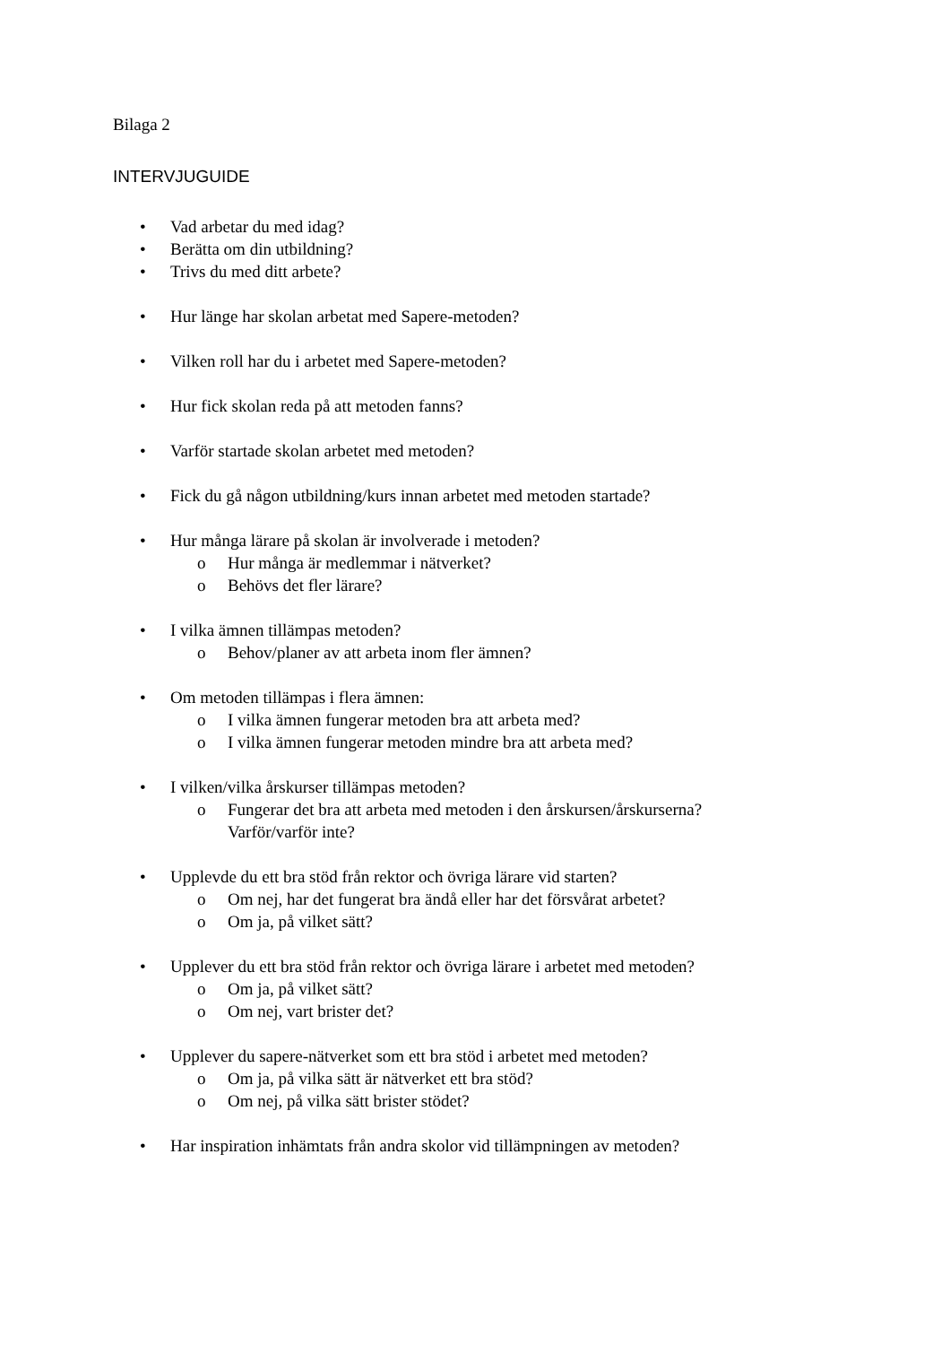Bilaga 2
INTERVJUGUIDE
• Vad arbetar du med idag?
• Berätta om din utbildning?
• Trivs du med ditt arbete?
• Hur länge har skolan arbetat med Sapere-metoden?
• Vilken roll har du i arbetet med Sapere-metoden?
• Hur fick skolan reda på att metoden fanns?
• Varför startade skolan arbetet med metoden?
• Fick du gå någon utbildning/kurs innan arbetet med metoden startade?
• Hur många lärare på skolan är involverade i metoden?
o Hur många är medlemmar i nätverket?
o Behövs det fler lärare?
• I vilka ämnen tillämpas metoden?
o Behov/planer av att arbeta inom fler ämnen?
• Om metoden tillämpas i flera ämnen:
o I vilka ämnen fungerar metoden bra att arbeta med?
o I vilka ämnen fungerar metoden mindre bra att arbeta med?
• I vilken/vilka årskurser tillämpas metoden?
o Fungerar det bra att arbeta med metoden i den årskursen/årskurserna?
Varför/varför inte?
• Upplevde du ett bra stöd från rektor och övriga lärare vid starten?
o Om nej, har det fungerat bra ändå eller har det försvårat arbetet?
o Om ja, på vilket sätt?
• Upplever du ett bra stöd från rektor och övriga lärare i arbetet med metoden?
o Om ja, på vilket sätt?
o Om nej, vart brister det?
• Upplever du sapere-nätverket som ett bra stöd i arbetet med metoden?
o Om ja, på vilka sätt är nätverket ett bra stöd?
o Om nej, på vilka sätt brister stödet?
• Har inspiration inhämtats från andra skolor vid tillämpningen av metoden?